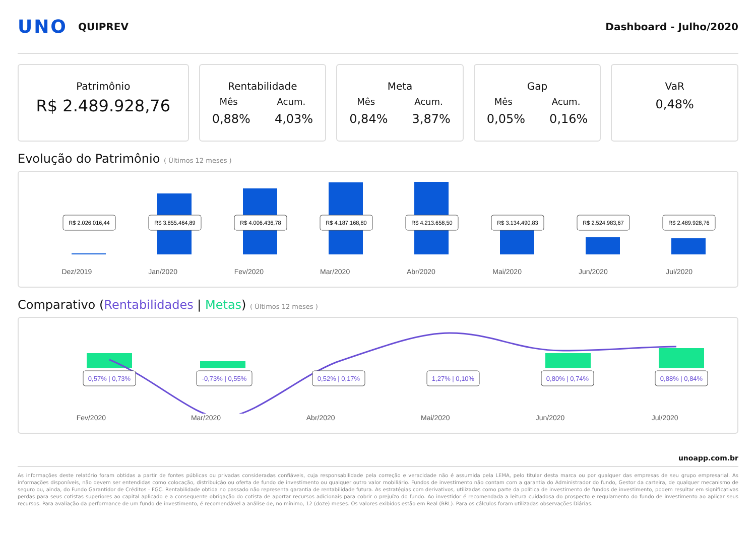UNO
QUIPREV Dashboard - Julho/2020
Patrimônio
R$ 2.489.928,76
Rentabilidade
Mês Acum.
0,88% 4,03%
Meta
Mês Acum.
0,84% 3,87%
Gap
Mês Acum.
0,05% 0,16%
VaR
0,48%
Evolução do Patrimônio ( Últimos 12 meses )
R$ 2.026.016,44
R$ 3.855.464,89
R$ 4.006.436,78
R$ 4.187.168,80
R$ 4.213.658,50
R$ 3.134.490,83
R$ 2.524.983,67
R$ 2.489.928,76
Dez/2019 Jan/2020 Fev/2020 Mar/2020 Abr/2020 Mai/2020 Jun/2020 Jul/2020
Comparativo (Rentabilidades | Metas) ( Últimos 12 meses )
0,57% | 0,73%
-0,73% | 0,55%
0,52% | 0,17%
1,27% | 0,10%
0,80% | 0,74%
0,88% | 0,84%
Fev/2020 Mar/2020 Abr/2020 Mai/2020 Jun/2020 Jul/2020
unoapp.com.br
As informações deste relatório foram obtidas a partir de fontes públicas ou privadas consideradas confiáveis, cuja responsabilidade pela correção e veracidade não é assumida pela LEMA, pelo titular desta marca ou por qualquer das empresas de seu grupo empresarial. As informações disponíveis, não devem ser entendidas como colocação, distribuição ou oferta de fundo de investimento ou qualquer outro valor mobiliário. Fundos de investimento não contam com a garantia do Administrador do fundo, Gestor da carteira, de qualquer mecanismo de seguro ou, ainda, do Fundo Garantidor de Créditos - FGC. Rentabilidade obtida no passado não representa garantia de rentabilidade futura. As estratégias com derivativos, utilizadas como parte da política de investimento de fundos de investimento, podem resultar em significativas perdas para seus cotistas superiores ao capital aplicado e a consequente obrigação do cotista de aportar recursos adicionais para cobrir o prejuízo do fundo. Ao investidor é recomendada a leitura cuidadosa do prospecto e regulamento do fundo de investimento ao aplicar seus recursos. Para avaliação da performance de um fundo de investimento, é recomendável a análise de, no mínimo, 12 (doze) meses. Os valores exibidos estão em Real (BRL). Para os cálculos foram utilizadas observações Diárias.